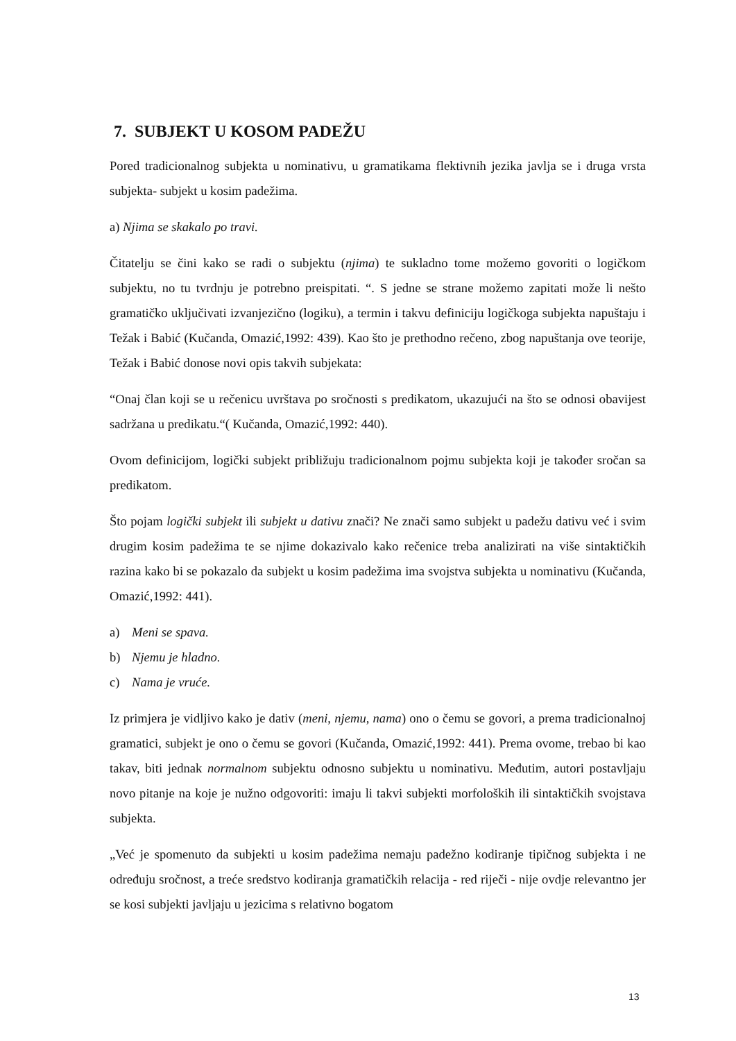7. SUBJEKT U KOSOM PADEŽU
Pored tradicionalnog subjekta u nominativu, u gramatikama flektivnih jezika javlja se i druga vrsta subjekta- subjekt u kosim padežima.
a) Njima se skakalo po travi.
Čitatelju se čini kako se radi o subjektu (njima) te sukladno tome možemo govoriti o logičkom subjektu, no tu tvrdnju je potrebno preispitati. “. S jedne se strane možemo zapitati može li nešto gramatičko uključivati izvanjezično (logiku), a termin i takvu definiciju logičkoga subjekta napuštaju i Težak i Babić (Kučanda, Omazić,1992: 439). Kao što je prethodno rečeno, zbog napuštanja ove teorije, Težak i Babić donose novi opis takvih subjekata:
“Onaj član koji se u rečenicu uvrštava po sročnosti s predikatom, ukazujući na što se odnosi obavijest sadržana u predikatu.“( Kučanda, Omazić,1992: 440).
Ovom definicijom, logički subjekt približuju tradicionalnom pojmu subjekta koji je također sročan sa predikatom.
Što pojam logički subjekt ili subjekt u dativu znači? Ne znači samo subjekt u padežu dativu već i svim drugim kosim padežima te se njime dokazivalo kako rečenice treba analizirati na više sintaktičkih razina kako bi se pokazalo da subjekt u kosim padežima ima svojstva subjekta u nominativu (Kučanda, Omazić,1992: 441).
a) Meni se spava.
b) Njemu je hladno.
c) Nama je vruće.
Iz primjera je vidljivo kako je dativ (meni, njemu, nama) ono o čemu se govori, a prema tradicionalnoj gramatici, subjekt je ono o čemu se govori (Kučanda, Omazić,1992: 441). Prema ovome, trebao bi kao takav, biti jednak normalnom subjektu odnosno subjektu u nominativu. Međutim, autori postavljaju novo pitanje na koje je nužno odgovoriti: imaju li takvi subjekti morfoloških ili sintaktičkih svojstava subjekta.
„Već je spomenuto da subjekti u kosim padežima nemaju padežno kodiranje tipičnog subjekta i ne određuju sročnost, a treće sredstvo kodiranja gramatičkih relacija - red riječi - nije ovdje relevantno jer se kosi subjekti javljaju u jezicima s relativno bogatom
13